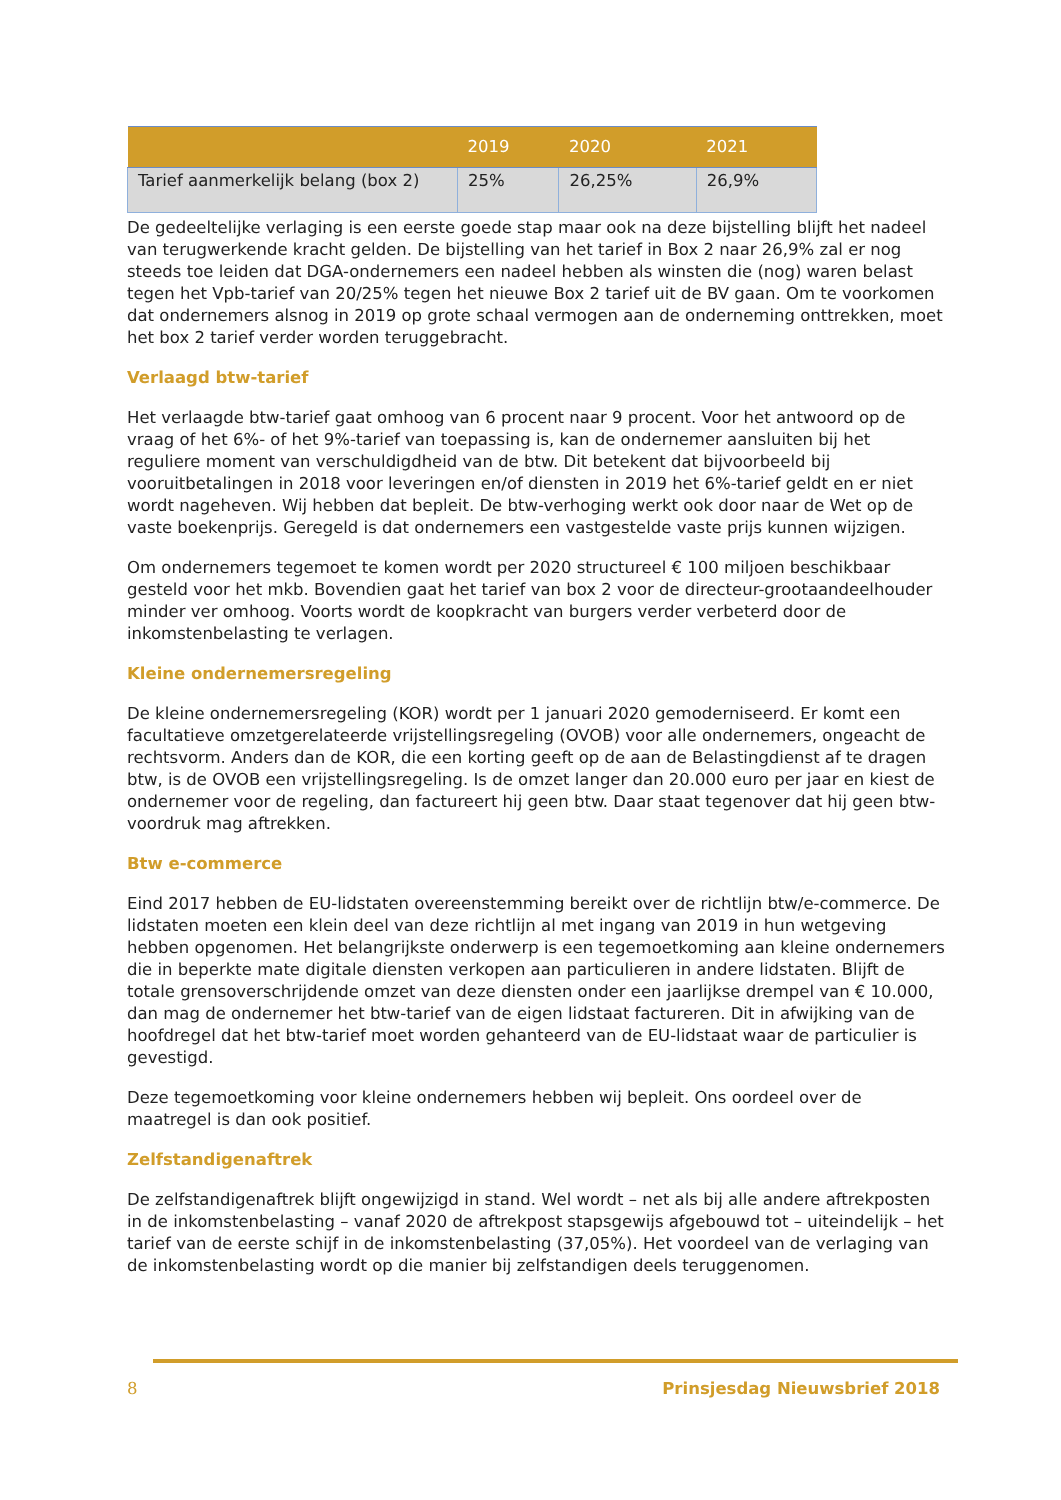| | 2019 | 2020 | 2021 |
| --- | --- | --- | --- |
| Tarief aanmerkelijk belang (box 2) | 25% | 26,25% | 26,9% |
De gedeeltelijke verlaging is een eerste goede stap maar ook na deze bijstelling blijft het nadeel van terugwerkende kracht gelden. De bijstelling van het tarief in Box 2 naar 26,9% zal er nog steeds toe leiden dat DGA-ondernemers een nadeel hebben als winsten die (nog) waren belast tegen het Vpb-tarief van 20/25% tegen het nieuwe Box 2 tarief uit de BV gaan. Om te voorkomen dat ondernemers alsnog in 2019 op grote schaal vermogen aan de onderneming onttrekken, moet het box 2 tarief verder worden teruggebracht.
Verlaagd btw-tarief
Het verlaagde btw-tarief gaat omhoog van 6 procent naar 9 procent. Voor het antwoord op de vraag of het 6%- of het 9%-tarief van toepassing is, kan de ondernemer aansluiten bij het reguliere moment van verschuldigdheid van de btw. Dit betekent dat bijvoorbeeld bij vooruitbetalingen in 2018 voor leveringen en/of diensten in 2019 het 6%-tarief geldt en er niet wordt nageheven. Wij hebben dat bepleit. De btw-verhoging werkt ook door naar de Wet op de vaste boekenprijs. Geregeld is dat ondernemers een vastgestelde vaste prijs kunnen wijzigen.
Om ondernemers tegemoet te komen wordt per 2020 structureel € 100 miljoen beschikbaar gesteld voor het mkb. Bovendien gaat het tarief van box 2 voor de directeur-grootaandeelhouder minder ver omhoog. Voorts wordt de koopkracht van burgers verder verbeterd door de inkomstenbelasting te verlagen.
Kleine ondernemersregeling
De kleine ondernemersregeling (KOR) wordt per 1 januari 2020 gemoderniseerd. Er komt een facultatieve omzetgerelateerde vrijstellingsregeling (OVOB) voor alle ondernemers, ongeacht de rechtsvorm. Anders dan de KOR, die een korting geeft op de aan de Belastingdienst af te dragen btw, is de OVOB een vrijstellingsregeling. Is de omzet langer dan 20.000 euro per jaar en kiest de ondernemer voor de regeling, dan factureert hij geen btw. Daar staat tegenover dat hij geen btw-voordruk mag aftrekken.
Btw e-commerce
Eind 2017 hebben de EU-lidstaten overeenstemming bereikt over de richtlijn btw/e-commerce. De lidstaten moeten een klein deel van deze richtlijn al met ingang van 2019 in hun wetgeving hebben opgenomen. Het belangrijkste onderwerp is een tegemoetkoming aan kleine ondernemers die in beperkte mate digitale diensten verkopen aan particulieren in andere lidstaten. Blijft de totale grensoverschrijdende omzet van deze diensten onder een jaarlijkse drempel van € 10.000, dan mag de ondernemer het btw-tarief van de eigen lidstaat factureren. Dit in afwijking van de hoofdregel dat het btw-tarief moet worden gehanteerd van de EU-lidstaat waar de particulier is gevestigd.
Deze tegemoetkoming voor kleine ondernemers hebben wij bepleit. Ons oordeel over de maatregel is dan ook positief.
Zelfstandigenaftrek
De zelfstandigenaftrek blijft ongewijzigd in stand. Wel wordt – net als bij alle andere aftrekposten in de inkomstenbelasting – vanaf 2020 de aftrekpost stapsgewijs afgebouwd tot – uiteindelijk – het tarief van de eerste schijf in de inkomstenbelasting (37,05%). Het voordeel van de verlaging van de inkomstenbelasting wordt op die manier bij zelfstandigen deels teruggenomen.
8 Prinsjesdag Nieuwsbrief 2018